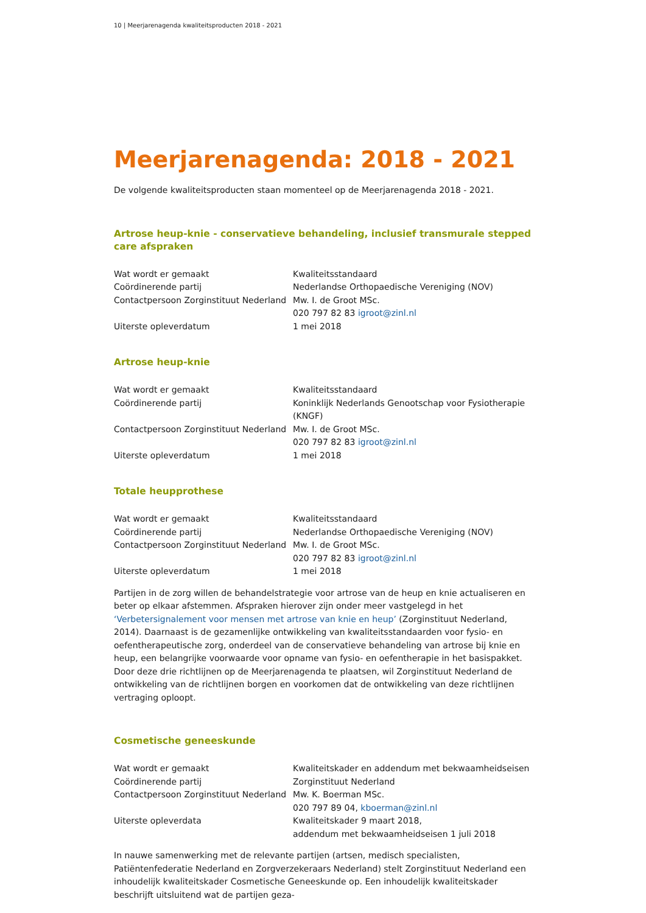10 | Meerjarenagenda kwaliteitsproducten 2018 - 2021
Meerjarenagenda: 2018 - 2021
De volgende kwaliteitsproducten staan momenteel op de Meerjarenagenda 2018 - 2021.
Artrose heup-knie - conservatieve behandeling, inclusief transmurale stepped care afspraken
| Wat wordt er gemaakt | Kwaliteitsstandaard |
| Coördinerende partij | Nederlandse Orthopaedische Vereniging (NOV) |
| Contactpersoon Zorginstituut Nederland | Mw. I. de Groot MSc. 020 797 82 83 igroot@zinl.nl |
| Uiterste opleverdatum | 1 mei 2018 |
Artrose heup-knie
| Wat wordt er gemaakt | Kwaliteitsstandaard |
| Coördinerende partij | Koninklijk Nederlands Genootschap voor Fysiotherapie (KNGF) |
| Contactpersoon Zorginstituut Nederland | Mw. I. de Groot MSc. 020 797 82 83 igroot@zinl.nl |
| Uiterste opleverdatum | 1 mei 2018 |
Totale heupprothese
| Wat wordt er gemaakt | Kwaliteitsstandaard |
| Coördinerende partij | Nederlandse Orthopaedische Vereniging (NOV) |
| Contactpersoon Zorginstituut Nederland | Mw. I. de Groot MSc. 020 797 82 83 igroot@zinl.nl |
| Uiterste opleverdatum | 1 mei 2018 |
Partijen in de zorg willen de behandelstrategie voor artrose van de heup en knie actualiseren en beter op elkaar afstemmen. Afspraken hierover zijn onder meer vastgelegd in het ‘Verbetersignalement voor mensen met artrose van knie en heup’ (Zorginstituut Nederland, 2014). Daarnaast is de gezamenlijke ontwikkeling van kwaliteitsstandaarden voor fysio- en oefentherapeutische zorg, onderdeel van de conservatieve behandeling van artrose bij knie en heup, een belangrijke voorwaarde voor opname van fysio- en oefentherapie in het basispakket. Door deze drie richtlijnen op de Meerjarenagenda te plaatsen, wil Zorginstituut Nederland de ontwikkeling van de richtlijnen borgen en voorkomen dat de ontwikkeling van deze richtlijnen vertraging oploopt.
Cosmetische geneeskunde
| Wat wordt er gemaakt | Kwaliteitskader en addendum met bekwaamheidseisen |
| Coördinerende partij | Zorginstituut Nederland |
| Contactpersoon Zorginstituut Nederland | Mw. K. Boerman MSc. 020 797 89 04, kboerman@zinl.nl |
| Uiterste opleverdata | Kwaliteitskader 9 maart 2018, addendum met bekwaamheidseisen 1 juli 2018 |
In nauwe samenwerking met de relevante partijen (artsen, medisch specialisten, Patiëntenfederatie Nederland en Zorgverzekeraars Nederland) stelt Zorginstituut Nederland een inhoudelijk kwaliteitskader Cosmetische Geneeskunde op. Een inhoudelijk kwaliteitskader beschrijft uitsluitend wat de partijen geza-